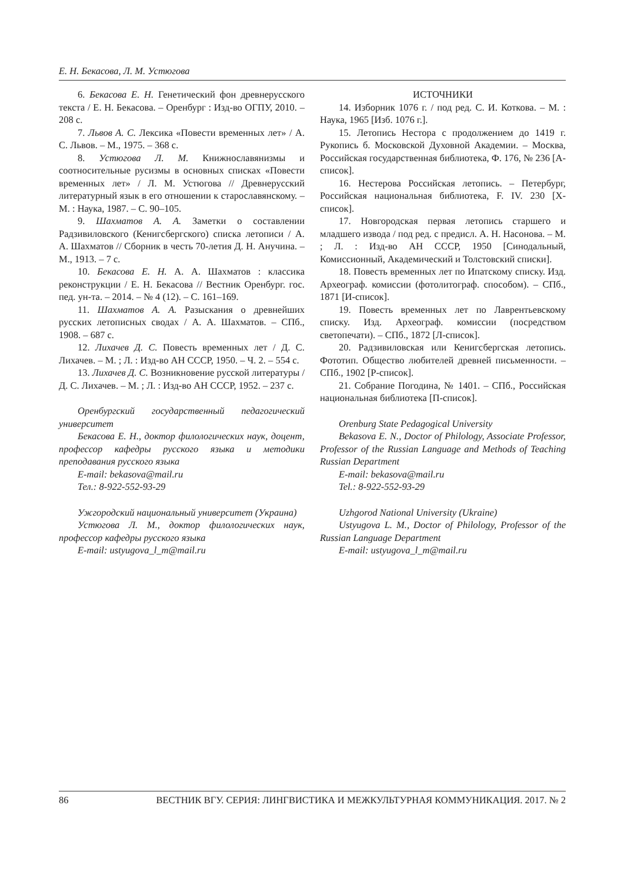Е. Н. Бекасова, Л. М. Устюгова
6. Бекасова Е. Н. Генетический фон древнерусского текста / Е. Н. Бекасова. – Оренбург : Изд-во ОГПУ, 2010. – 208 с.
7. Львов А. С. Лексика «Повести временных лет» / А. С. Львов. – М., 1975. – 368 с.
8. Устюгова Л. М. Книжнославянизмы и соотносительные русизмы в основных списках «Повести временных лет» / Л. М. Устюгова // Древнерусский литературный язык в его отношении к старославянскому. – М. : Наука, 1987. – С. 90–105.
9. Шахматов А. А. Заметки о составлении Радзивиловского (Кенигсбергского) списка летописи / А. А. Шахматов // Сборник в честь 70-летия Д. Н. Анучина. – М., 1913. – 7 с.
10. Бекасова Е. Н. А. А. Шахматов : классика реконструкции / Е. Н. Бекасова // Вестник Оренбург. гос. пед. ун-та. – 2014. – № 4 (12). – С. 161–169.
11. Шахматов А. А. Разыскания о древнейших русских летописных сводах / А. А. Шахматов. – СПб., 1908. – 687 с.
12. Лихачев Д. С. Повесть временных лет / Д. С. Лихачев. – М. ; Л. : Изд-во АН СССР, 1950. – Ч. 2. – 554 с.
13. Лихачев Д. С. Возникновение русской литературы / Д. С. Лихачев. – М. ; Л. : Изд-во АН СССР, 1952. – 237 с.
Оренбургский государственный педагогический университет
Бекасова Е. Н., доктор филологических наук, доцент, профессор кафедры русского языка и методики преподавания русского языка
E-mail: bekasova@mail.ru
Тел.: 8-922-552-93-29
Ужгородский национальный университет (Украина)
Устюгова Л. М., доктор филологических наук, профессор кафедры русского языка
E-mail: ustyugova_l_m@mail.ru
ИСТОЧНИКИ
14. Изборник 1076 г. / под ред. С. И. Коткова. – М. : Наука, 1965 [Изб. 1076 г.].
15. Летопись Нестора с продолжением до 1419 г. Рукопись б. Московской Духовной Академии. – Москва, Российская государственная библиотека, Ф. 176, № 236 [А-список].
16. Нестерова Российская летопись. – Петербург, Российская национальная библиотека, F. IV. 230 [Х-список].
17. Новгородская первая летопись старшего и младшего извода / под ред. с предисл. А. Н. Насонова. – М. ; Л. : Изд-во АН СССР, 1950 [Синодальный, Комиссионный, Академический и Толстовский списки].
18. Повесть временных лет по Ипатскому списку. Изд. Археограф. комиссии (фотолитограф. способом). – СПб., 1871 [И-список].
19. Повесть временных лет по Лаврентьевскому списку. Изд. Археограф. комиссии (посредством светопечати). – СПб., 1872 [Л-список].
20. Радзивиловская или Кенигсбергская летопись. Фототип. Общество любителей древней письменности. – СПб., 1902 [Р-список].
21. Собрание Погодина, № 1401. – СПб., Российская национальная библиотека [П-список].
Orenburg State Pedagogical University
Bekasova E. N., Doctor of Philology, Associate Professor, Professor of the Russian Language and Methods of Teaching Russian Department
E-mail: bekasova@mail.ru
Tel.: 8-922-552-93-29
Uzhgorod National University (Ukraine)
Ustyugova L. M., Doctor of Philology, Professor of the Russian Language Department
E-mail: ustyugova_l_m@mail.ru
86 ВЕСТНИК ВГУ. СЕРИЯ: ЛИНГВИСТИКА И МЕЖКУЛЬТУРНАЯ КОММУНИКАЦИЯ. 2017. № 2